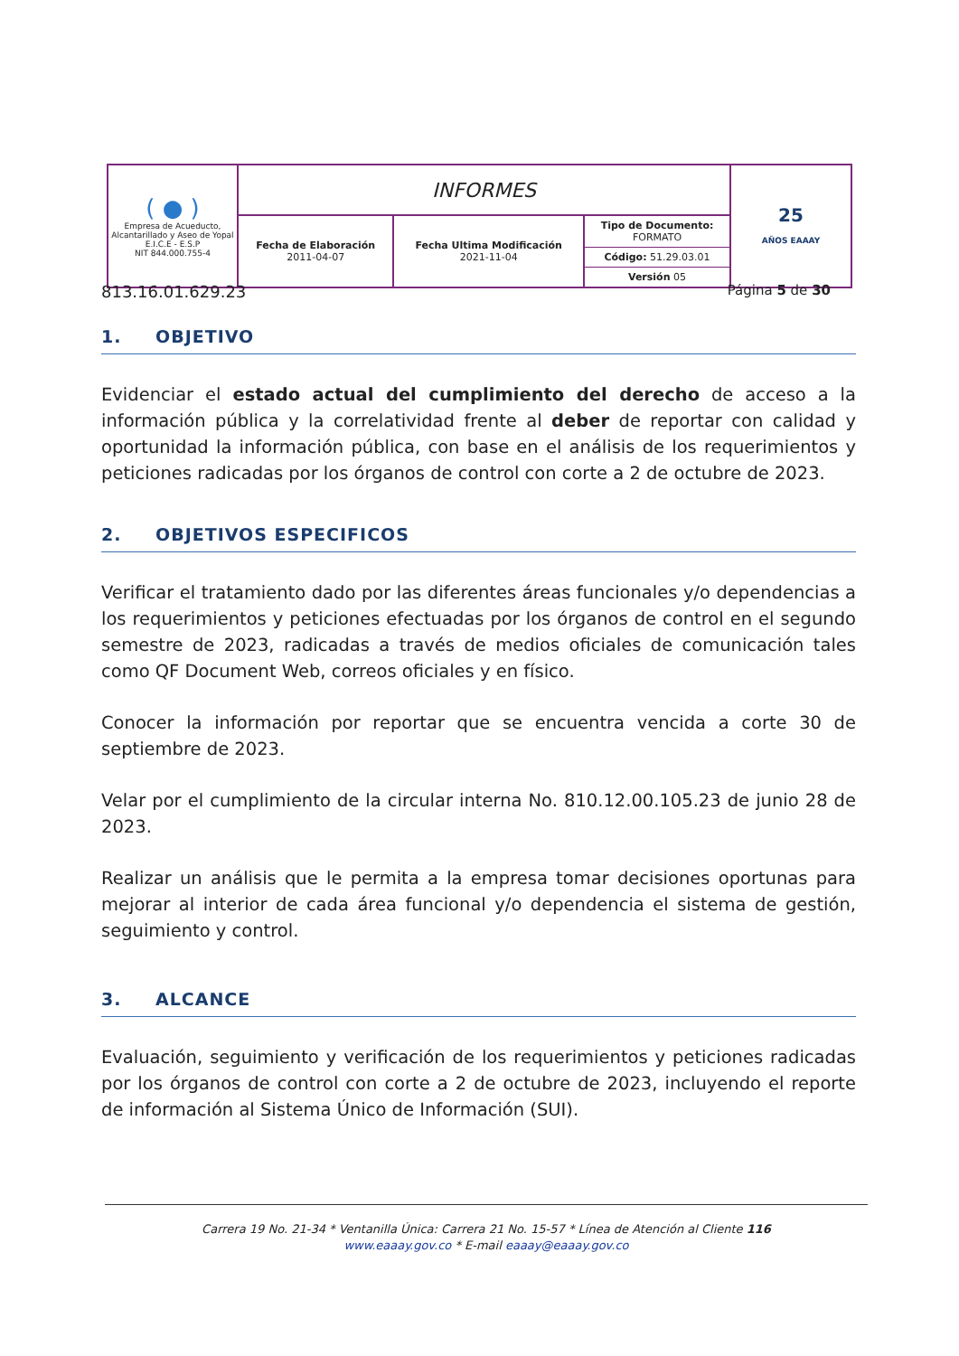| ( ● ) Empresa de Acueducto, Alcantarillado y Aseo de Yopal E.I.C.E - E.S.P NIT 844.000.755-4 | INFORMES | | | 25 AÑOS EAAAY |
| | Fecha de Elaboración 2011-04-07 | Fecha Ultima Modificación 2021-11-04 | Tipo de Documento: FORMATO Código: 51.29.03.01 Versión 05 | |
813.16.01.629.23 Página 5 de 30
1. OBJETIVO
Evidenciar el estado actual del cumplimiento del derecho de acceso a la información pública y la correlatividad frente al deber de reportar con calidad y oportunidad la información pública, con base en el análisis de los requerimientos y peticiones radicadas por los órganos de control con corte a 2 de octubre de 2023.
2. OBJETIVOS ESPECIFICOS
Verificar el tratamiento dado por las diferentes áreas funcionales y/o dependencias a los requerimientos y peticiones efectuadas por los órganos de control en el segundo semestre de 2023, radicadas a través de medios oficiales de comunicación tales como QF Document Web, correos oficiales y en físico.
Conocer la información por reportar que se encuentra vencida a corte 30 de septiembre de 2023.
Velar por el cumplimiento de la circular interna No. 810.12.00.105.23 de junio 28 de 2023.
Realizar un análisis que le permita a la empresa tomar decisiones oportunas para mejorar al interior de cada área funcional y/o dependencia el sistema de gestión, seguimiento y control.
3. ALCANCE
Evaluación, seguimiento y verificación de los requerimientos y peticiones radicadas por los órganos de control con corte a 2 de octubre de 2023, incluyendo el reporte de información al Sistema Único de Información (SUI).
Carrera 19 No. 21-34 * Ventanilla Única: Carrera 21 No. 15-57 * Línea de Atención al Cliente 116
www.eaaay.gov.co * E-mail eaaay@eaaay.gov.co